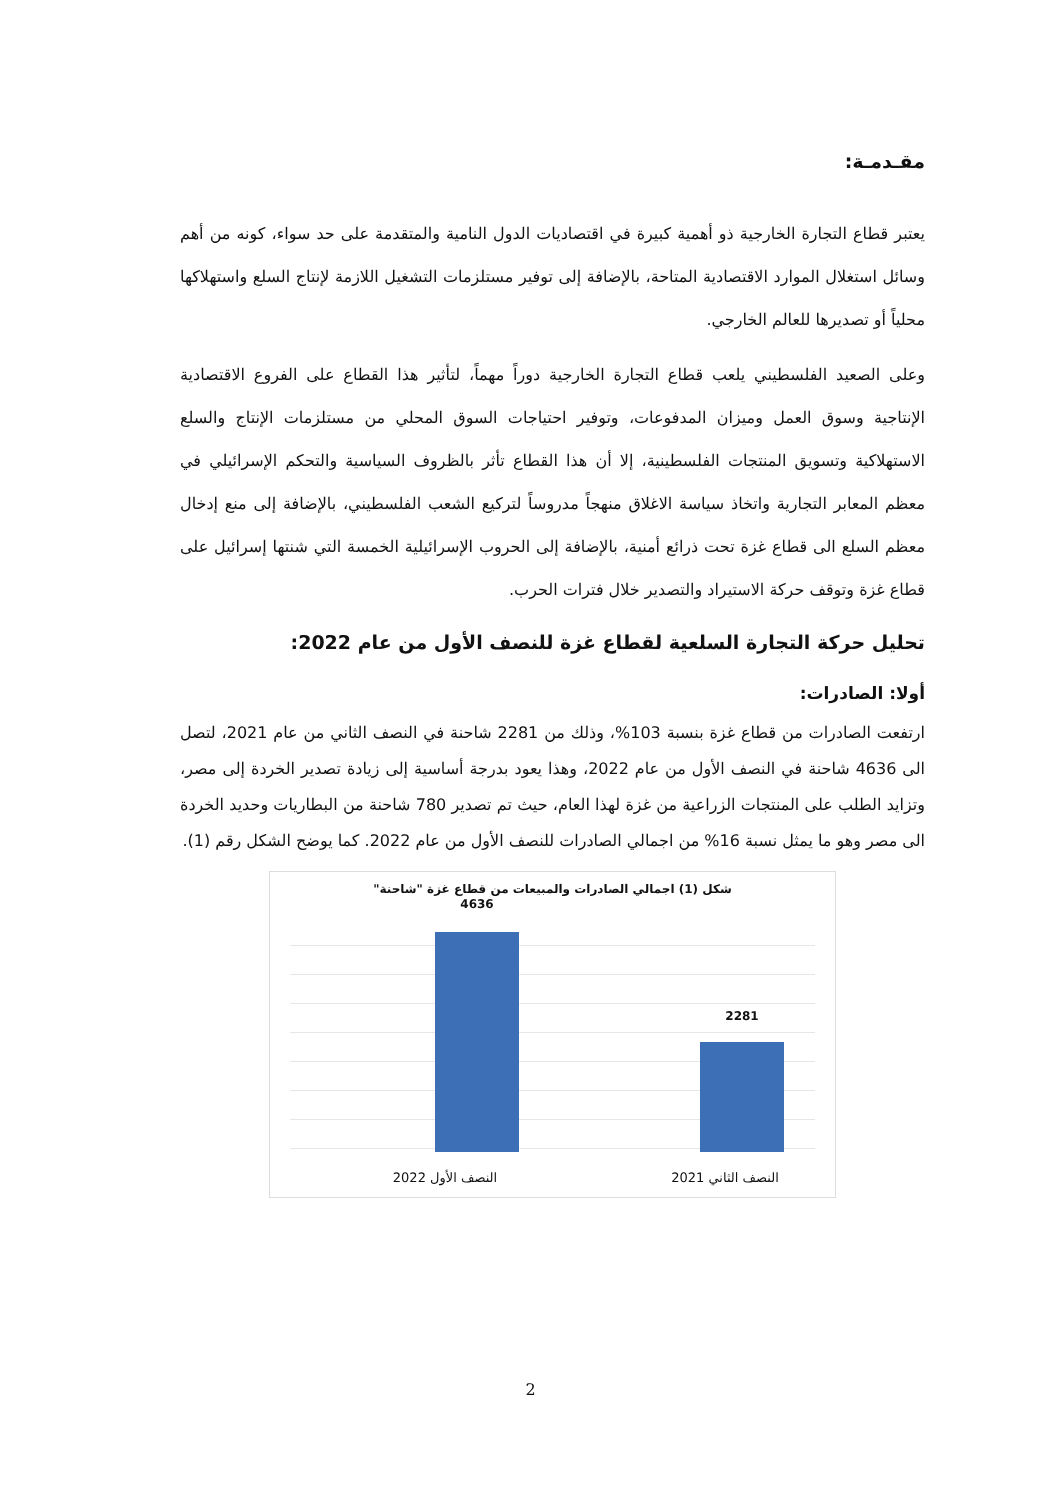مقـدمـة:
يعتبر قطاع التجارة الخارجية ذو أهمية كبيرة في اقتصاديات الدول النامية والمتقدمة على حد سواء، كونه من أهم وسائل استغلال الموارد الاقتصادية المتاحة، بالإضافة إلى توفير مستلزمات التشغيل اللازمة لإنتاج السلع واستهلاكها محلياً أو تصديرها للعالم الخارجي.
وعلى الصعيد الفلسطيني يلعب قطاع التجارة الخارجية دوراً مهماً، لتأثير هذا القطاع على الفروع الاقتصادية الإنتاجية وسوق العمل وميزان المدفوعات، وتوفير احتياجات السوق المحلي من مستلزمات الإنتاج والسلع الاستهلاكية وتسويق المنتجات الفلسطينية، إلا أن هذا القطاع تأثر بالظروف السياسية والتحكم الإسرائيلي في معظم المعابر التجارية واتخاذ سياسة الاغلاق منهجاً مدروساً لتركيع الشعب الفلسطيني، بالإضافة إلى منع إدخال معظم السلع الى قطاع غزة تحت ذرائع أمنية، بالإضافة إلى الحروب الإسرائيلية الخمسة التي شنتها إسرائيل على قطاع غزة وتوقف حركة الاستيراد والتصدير خلال فترات الحرب.
تحليل حركة التجارة السلعية لقطاع غزة للنصف الأول من عام 2022:
أولا: الصادرات:
ارتفعت الصادرات من قطاع غزة بنسبة 103%، وذلك من 2281 شاحنة في النصف الثاني من عام 2021، لتصل الى 4636 شاحنة في النصف الأول من عام 2022، وهذا يعود بدرجة أساسية إلى زيادة تصدير الخردة إلى مصر، وتزايد الطلب على المنتجات الزراعية من غزة لهذا العام، حيث تم تصدير 780 شاحنة من البطاريات وحديد الخردة الى مصر وهو ما يمثل نسبة 16% من اجمالي الصادرات للنصف الأول من عام 2022. كما يوضح الشكل رقم (1).
شكل (1) اجمالي الصادرات والمبيعات من قطاع غزة "شاحنة"
4636
2281
النصف الأول 2022 النصف الثاني 2021
2